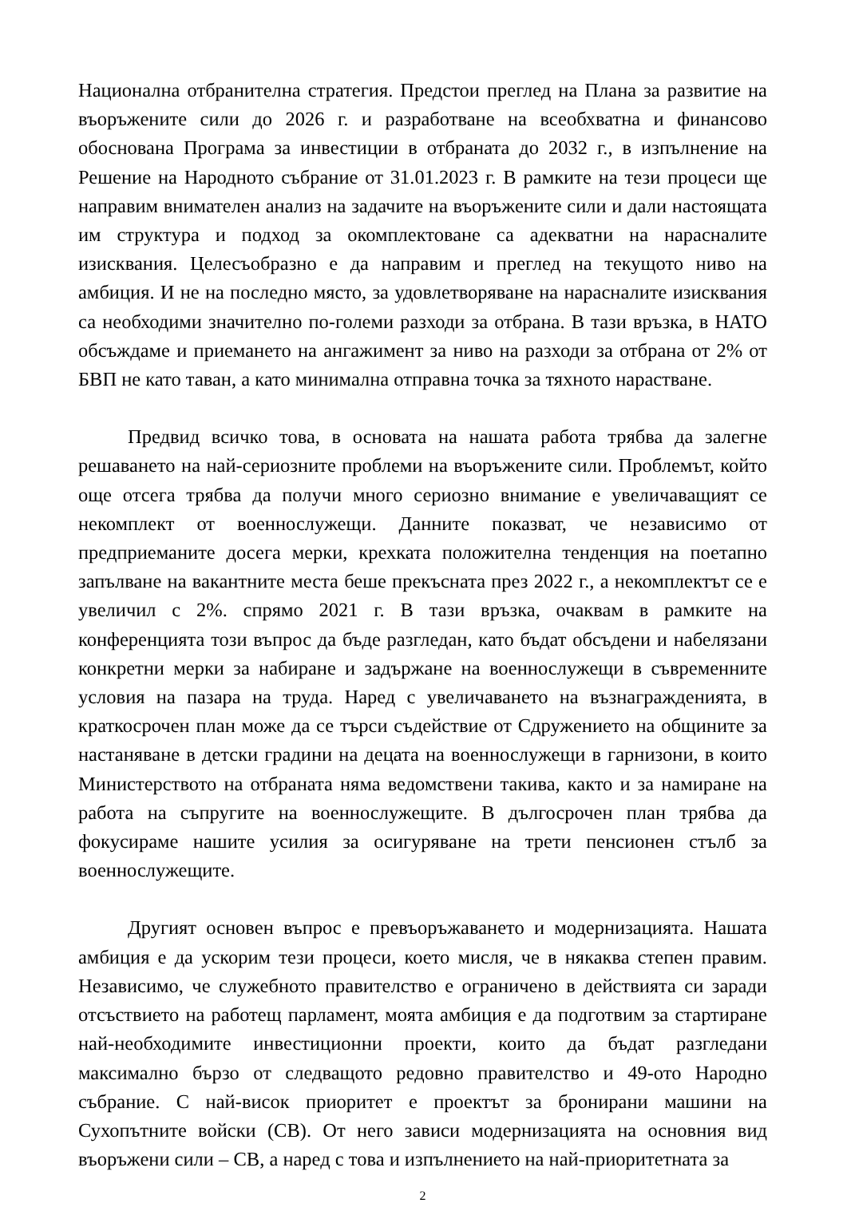Национална отбранителна стратегия. Предстои преглед на Плана за развитие на въоръжените сили до 2026 г. и разработване на всеобхватна и финансово обоснована Програма за инвестиции в отбраната до 2032 г., в изпълнение на Решение на Народното събрание от 31.01.2023 г. В рамките на тези процеси ще направим внимателен анализ на задачите на въоръжените сили и дали настоящата им структура и подход за окомплектоване са адекватни на нарасналите изисквания. Целесъобразно е да направим и преглед на текущото ниво на амбиция. И не на последно място, за удовлетворяване на нарасналите изисквания са необходими значително по-големи разходи за отбрана. В тази връзка, в НАТО обсъждаме и приемането на ангажимент за ниво на разходи за отбрана от 2% от БВП не като таван, а като минимална отправна точка за тяхното нарастване.
Предвид всичко това, в основата на нашата работа трябва да залегне решаването на най-сериозните проблеми на въоръжените сили. Проблемът, който още отсега трябва да получи много сериозно внимание е увеличаващият се некомплект от военнослужещи. Данните показват, че независимо от предприеманите досега мерки, крехката положителна тенденция на поетапно запълване на вакантните места беше прекъсната през 2022 г., а некомплектът се е увеличил с 2%. спрямо 2021 г. В тази връзка, очаквам в рамките на конференцията този въпрос да бъде разгледан, като бъдат обсъдени и набелязани конкретни мерки за набиране и задържане на военнослужещи в съвременните условия на пазара на труда. Наред с увеличаването на възнагражденията, в краткосрочен план може да се търси съдействие от Сдружението на общините за настаняване в детски градини на децата на военнослужещи в гарнизони, в които Министерството на отбраната няма ведомствени такива, както и за намиране на работа на съпругите на военнослужещите. В дългосрочен план трябва да фокусираме нашите усилия за осигуряване на трети пенсионен стълб за военнослужещите.
Другият основен въпрос е превъоръжаването и модернизацията. Нашата амбиция е да ускорим тези процеси, което мисля, че в някаква степен правим. Независимо, че служебното правителство е ограничено в действията си заради отсъствието на работещ парламент, моята амбиция е да подготвим за стартиране най-необходимите инвестиционни проекти, които да бъдат разгледани максимално бързо от следващото редовно правителство и 49-ото Народно събрание. С най-висок приоритет е проектът за бронирани машини на Сухопътните войски (СВ). От него зависи модернизацията на основния вид въоръжени сили – СВ, а наред с това и изпълнението на най-приоритетната за
2